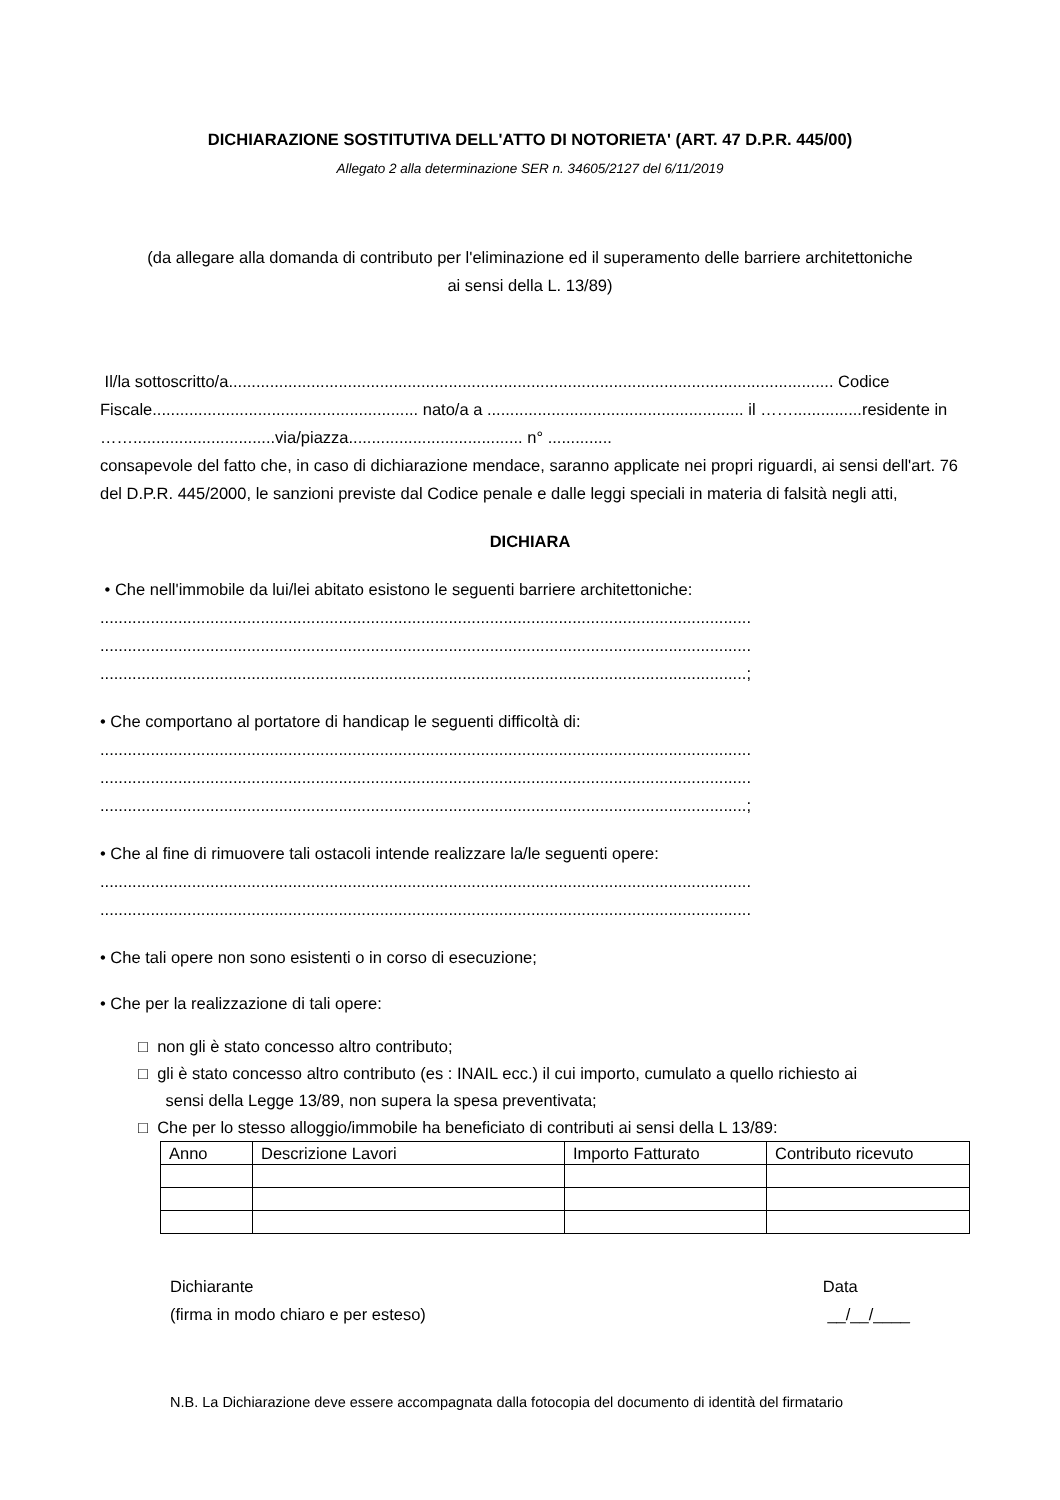DICHIARAZIONE SOSTITUTIVA DELL'ATTO DI NOTORIETA' (ART. 47 D.P.R. 445/00)
Allegato 2 alla determinazione SER n. 34605/2127 del 6/11/2019
(da allegare alla domanda di contributo per l'eliminazione ed il superamento delle barriere architettoniche
ai sensi della L. 13/89)
Il/la sottoscritto/a.................................................................................................................................... Codice Fiscale.......................................................... nato/a a ........................................................ il ……...............residente in ……...............................via/piazza...................................... n° ..............
consapevole del fatto che, in caso di dichiarazione mendace, saranno applicate nei propri riguardi, ai sensi dell'art. 76 del D.P.R. 445/2000, le sanzioni previste dal Codice penale e dalle leggi speciali in materia di falsità negli atti,
DICHIARA
• Che nell'immobile da lui/lei abitato esistono le seguenti barriere architettoniche:
..............................................................................................................................................
..............................................................................................................................................
.............................................................................................................................................;
• Che comportano al portatore di handicap le seguenti difficoltà di:
..............................................................................................................................................
..............................................................................................................................................
.............................................................................................................................................;
• Che al fine di rimuovere tali ostacoli intende realizzare la/le seguenti opere:
..............................................................................................................................................
..............................................................................................................................................
• Che tali opere non sono esistenti o in corso di esecuzione;
• Che per la realizzazione di tali opere:
□ non gli è stato concesso altro contributo;
□ gli è stato concesso altro contributo (es : INAIL ecc.) il cui importo, cumulato a quello richiesto ai
sensi della Legge 13/89, non supera la spesa preventivata;
□ Che per lo stesso alloggio/immobile ha beneficiato di contributi ai sensi della L 13/89:
| Anno | Descrizione Lavori | Importo Fatturato | Contributo ricevuto |
Dichiarante
(firma in modo chiaro e per esteso)
Data
__/__/____
N.B. La Dichiarazione deve essere accompagnata dalla fotocopia del documento di identità del firmatario